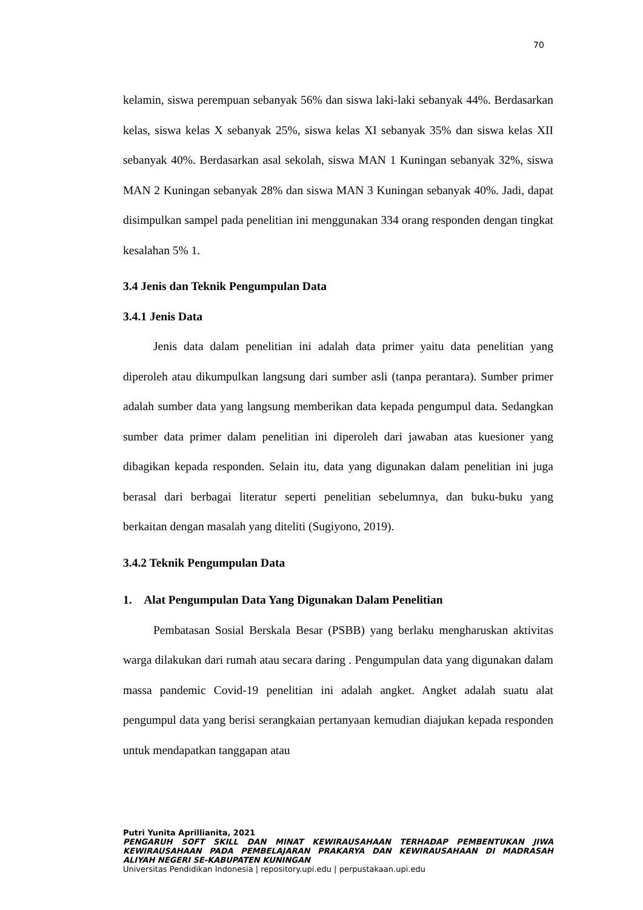70
kelamin, siswa perempuan sebanyak 56% dan siswa laki-laki sebanyak 44%. Berdasarkan kelas, siswa kelas X sebanyak 25%, siswa kelas XI sebanyak 35% dan siswa kelas XII sebanyak 40%. Berdasarkan asal sekolah, siswa MAN 1 Kuningan sebanyak 32%, siswa MAN 2 Kuningan sebanyak 28% dan siswa MAN 3 Kuningan sebanyak 40%. Jadi, dapat disimpulkan sampel pada penelitian ini menggunakan 334 orang responden dengan tingkat kesalahan 5% 1.
3.4 Jenis dan Teknik Pengumpulan Data
3.4.1 Jenis Data
Jenis data dalam penelitian ini adalah data primer yaitu data penelitian yang diperoleh atau dikumpulkan langsung dari sumber asli (tanpa perantara). Sumber primer adalah sumber data yang langsung memberikan data kepada pengumpul data. Sedangkan sumber data primer dalam penelitian ini diperoleh dari jawaban atas kuesioner yang dibagikan kepada responden. Selain itu, data yang digunakan dalam penelitian ini juga berasal dari berbagai literatur seperti penelitian sebelumnya, dan buku-buku yang berkaitan dengan masalah yang diteliti (Sugiyono, 2019).
3.4.2 Teknik Pengumpulan Data
1. Alat Pengumpulan Data Yang Digunakan Dalam Penelitian
Pembatasan Sosial Berskala Besar (PSBB) yang berlaku mengharuskan aktivitas warga dilakukan dari rumah atau secara daring . Pengumpulan data yang digunakan dalam massa pandemic Covid-19 penelitian ini adalah angket. Angket adalah suatu alat pengumpul data yang berisi serangkaian pertanyaan kemudian diajukan kepada responden untuk mendapatkan tanggapan atau
Putri Yunita Aprillianita, 2021
PENGARUH SOFT SKILL DAN MINAT KEWIRAUSAHAAN TERHADAP PEMBENTUKAN JIWA KEWIRAUSAHAAN PADA PEMBELAJARAN PRAKARYA DAN KEWIRAUSAHAAN DI MADRASAH ALIYAH NEGERI SE-KABUPATEN KUNINGAN
Universitas Pendidikan Indonesia | repository.upi.edu | perpustakaan.upi.edu